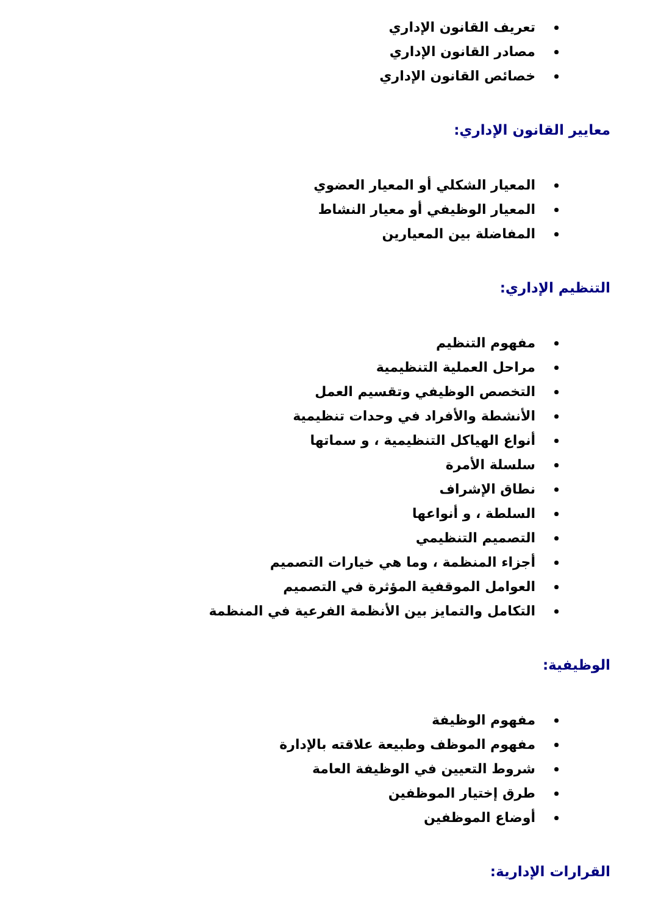تعريف القانون الإداري
مصادر القانون الإداري
خصائص القانون الإداري
معايير القانون الإداري:
المعيار الشكلي أو المعيار العضوي
المعيار الوظيفي أو معيار النشاط
المفاضلة بين المعيارين
التنظيم الإداري:
مفهوم التنظيم
مراحل العملية التنظيمية
التخصص الوظيفي وتقسيم العمل
الأنشطة والأفراد في وحدات تنظيمية
أنواع الهياكل التنظيمية ، و سماتها
سلسلة الأمرة
نطاق الإشراف
السلطة ، و أنواعها
التصميم التنظيمي
أجزاء المنظمة ، وما هي خيارات التصميم
العوامل الموقفية المؤثرة في التصميم
التكامل والتمايز بين الأنظمة الفرعية في المنظمة
الوظيفية:
مفهوم الوظيفة
مفهوم الموظف وطبيعة علاقته بالإدارة
شروط التعيين في الوظيفة العامة
طرق إختيار الموظفين
أوضاع الموظفين
القرارات الإدارية: